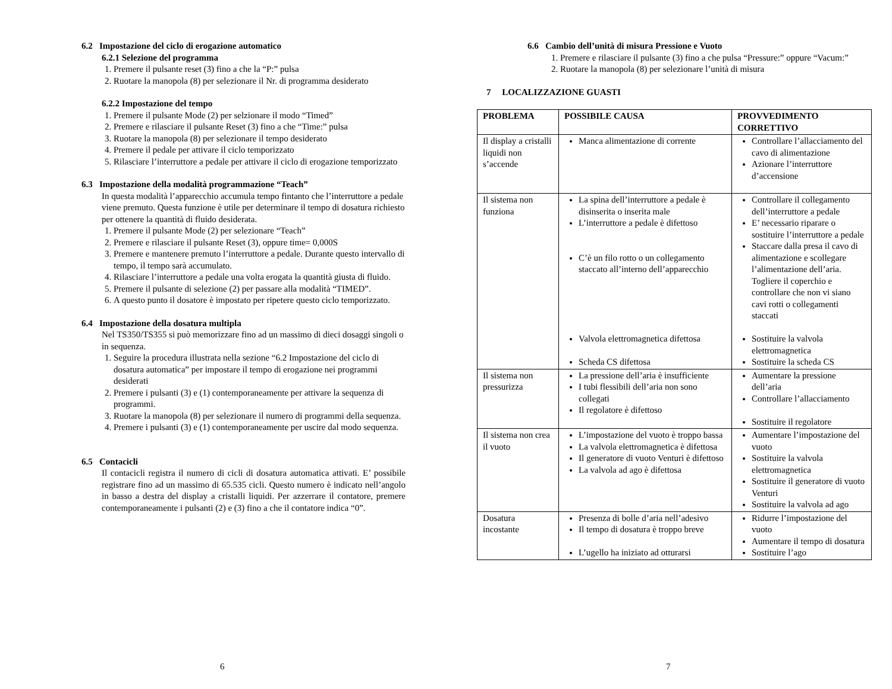6.2 Impostazione del ciclo di erogazione automatico
6.2.1 Selezione del programma
1. Premere il pulsante reset (3) fino a che la “P:” pulsa
2. Ruotare la manopola (8) per selezionare il Nr. di programma desiderato
6.2.2 Impostazione del tempo
1. Premere il pulsante Mode (2) per selzionare il modo “Timed”
2. Premere e rilasciare il pulsante Reset (3) fino a che “Time:” pulsa
3. Ruotare la manopola (8) per selezionare il tempo desiderato
4. Premere il pedale per attivare il ciclo temporizzato
5. Rilasciare l’interruttore a pedale per attivare il ciclo di erogazione temporizzato
6.3 Impostazione della modalità programmazione “Teach”
In questa modalità l’apparecchio accumula tempo fintanto che l’interruttore a pedale viene premuto. Questa funzione è utile per determinare il tempo di dosatura richiesto per ottenere la quantità di fluido desiderata.
1. Premere il pulsante Mode (2) per selezionare “Teach”
2. Premere e rilasciare il pulsante Reset (3), oppure time= 0,000S
3. Premere e mantenere premuto l’interruttore a pedale. Durante questo intervallo di tempo, il tempo sarà accumulato.
4. Rilasciare l’interruttore a pedale una volta erogata la quantità giusta di fluido.
5. Premere il pulsante di selezione (2) per passare alla modalità “TIMED”.
6. A questo punto il dosatore è impostato per ripetere questo ciclo temporizzato.
6.4 Impostazione della dosatura multipla
Nel TS350/TS355 si può memorizzare fino ad un massimo di dieci dosaggi singoli o in sequenza.
1. Seguire la procedura illustrata nella sezione “6.2 Impostazione del ciclo di dosatura automatica” per impostare il tempo di erogazione nei programmi desiderati
2. Premere i pulsanti (3) e (1) contemporaneamente per attivare la sequenza di programmi.
3. Ruotare la manopola (8) per selezionare il numero di programmi della sequenza.
4. Premere i pulsanti (3) e (1) contemporaneamente per uscire dal modo sequenza.
6.5 Contacicli
Il contacicli registra il numero di cicli di dosatura automatica attivati. E’ possibile registrare fino ad un massimo di 65.535 cicli. Questo numero è indicato nell’angolo in basso a destra del display a cristalli liquidi. Per azzerrare il contatore, premere contemporaneamente i pulsanti (2) e (3) fino a che il contatore indica “0”.
6
6.6 Cambio dell’unità di misura Pressione e Vuoto
1. Premere e rilasciare il pulsante (3) fino a che pulsa “Pressure:” oppure “Vacum:”
2. Ruotare la manopola (8) per selezionare l’unità di misura
7 LOCALIZZAZIONE GUASTI
| PROBLEMA | POSSIBILE CAUSA | PROVVEDIMENTO CORRETTIVO |
| --- | --- | --- |
| Il display a cristalli liquidi non s’accende | Manca alimentazione di corrente | Controllare l’allacciamento del cavo di alimentazione Azionare l’interruttore d’accensione |
| Il sistema non funziona | La spina dell’interruttore a pedale è disinserita o inserita male L’interruttore a pedale è difettoso C’è un filo rotto o un collegamento staccato all’interno dell’apparecchio Valvola elettromagnetica difettosa Scheda CS difettosa | Controllare il collegamento dell’interruttore a pedale E’ necessario riparare o sostituire l’interruttore a pedale Staccare dalla presa il cavo di alimentazione e scollegare l’alimentazione dell’aria. Togliere il coperchio e controllare che non vi siano cavi rotti o collegamenti staccati Sostituire la valvola elettromagnetica Sostituire la scheda CS |
| Il sistema non pressurizza | La pressione dell’aria è insufficiente I tubi flessibili dell’aria non sono collegati Il regolatore è difettoso | Aumentare la pressione dell’aria Controllare l’allacciamento Sostituire il regolatore |
| Il sistema non crea il vuoto | L’impostazione del vuoto è troppo bassa La valvola elettromagnetica è difettosa Il generatore di vuoto Venturi è difettoso La valvola ad ago è difettosa | Aumentare l’impostazione del vuoto Sostituire la valvola elettromagnetica Sostituire il generatore di vuoto Venturi Sostituire la valvola ad ago |
| Dosatura incostante | Presenza di bolle d’aria nell’adesivo Il tempo di dosatura è troppo breve L’ugello ha iniziato ad otturarsi | Ridurre l’impostazione del vuoto Aumentare il tempo di dosatura Sostituire l’ago |
7